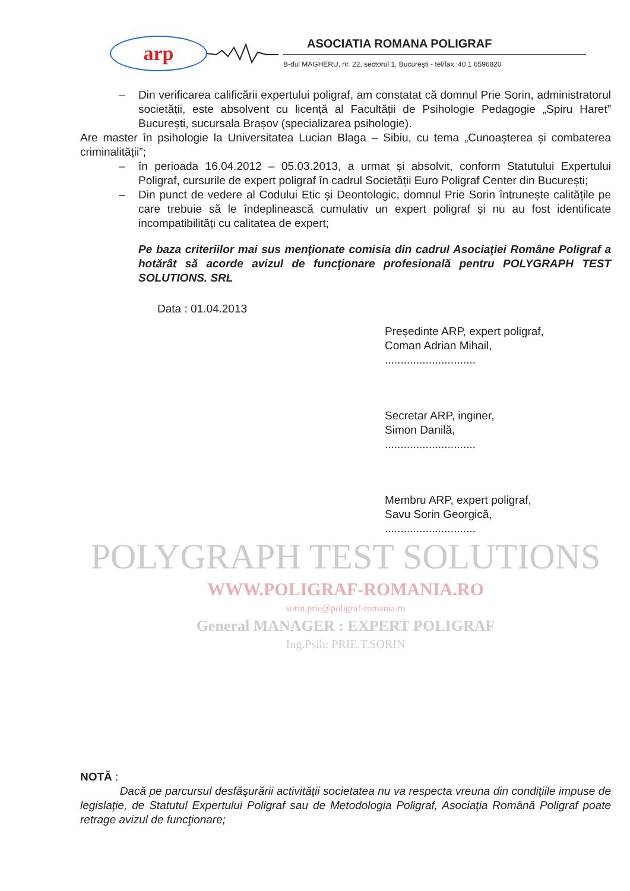arp
ASOCIATIA ROMANA POLIGRAF
B-dul MAGHERU, nr. 22, sectorul 1, Bucureşti - tel/fax :40 1 6596820
– Din verificarea calificării expertului poligraf, am constatat că domnul Prie Sorin, administratorul societății, este absolvent cu licență al Facultății de Psihologie Pedagogie „Spiru Haret” București, sucursala Brașov (specializarea psihologie).
Are master în psihologie la Universitatea Lucian Blaga – Sibiu, cu tema „Cunoașterea și combaterea criminalității”;
– în perioada 16.04.2012 – 05.03.2013, a urmat și absolvit, conform Statutului Expertului Poligraf, cursurile de expert poligraf în cadrul Societății Euro Poligraf Center din București;
– Din punct de vedere al Codului Etic și Deontologic, domnul Prie Sorin întrunește calitățile pe care trebuie să le îndeplinească cumulativ un expert poligraf și nu au fost identificate incompatibilități cu calitatea de expert;
Pe baza criteriilor mai sus menţionate comisia din cadrul Asociaţiei Române Poligraf a hotărât să acorde avizul de funcţionare profesională pentru POLYGRAPH TEST SOLUTIONS. SRL
Data : 01.04.2013
Președinte ARP, expert poligraf,
Coman Adrian Mihail,
.............................
Secretar ARP, inginer,
Simon Danilă,
.............................
Membru ARP, expert poligraf,
Savu Sorin Georgică,
.............................
POLYGRAPH TEST SOLUTIONS
WWW.POLIGRAF-ROMANIA.RO
sorin.prie@poligraf-romania.ro
General MANAGER : EXPERT POLIGRAF
Ing.Psih: PRIE.T.SORIN
NOTĂ :
Dacă pe parcursul desfăşurării activităţii societatea nu va respecta vreuna din condiţiile impuse de legislaţie, de Statutul Expertului Poligraf sau de Metodologia Poligraf, Asociaţia Română Poligraf poate retrage avizul de funcţionare;